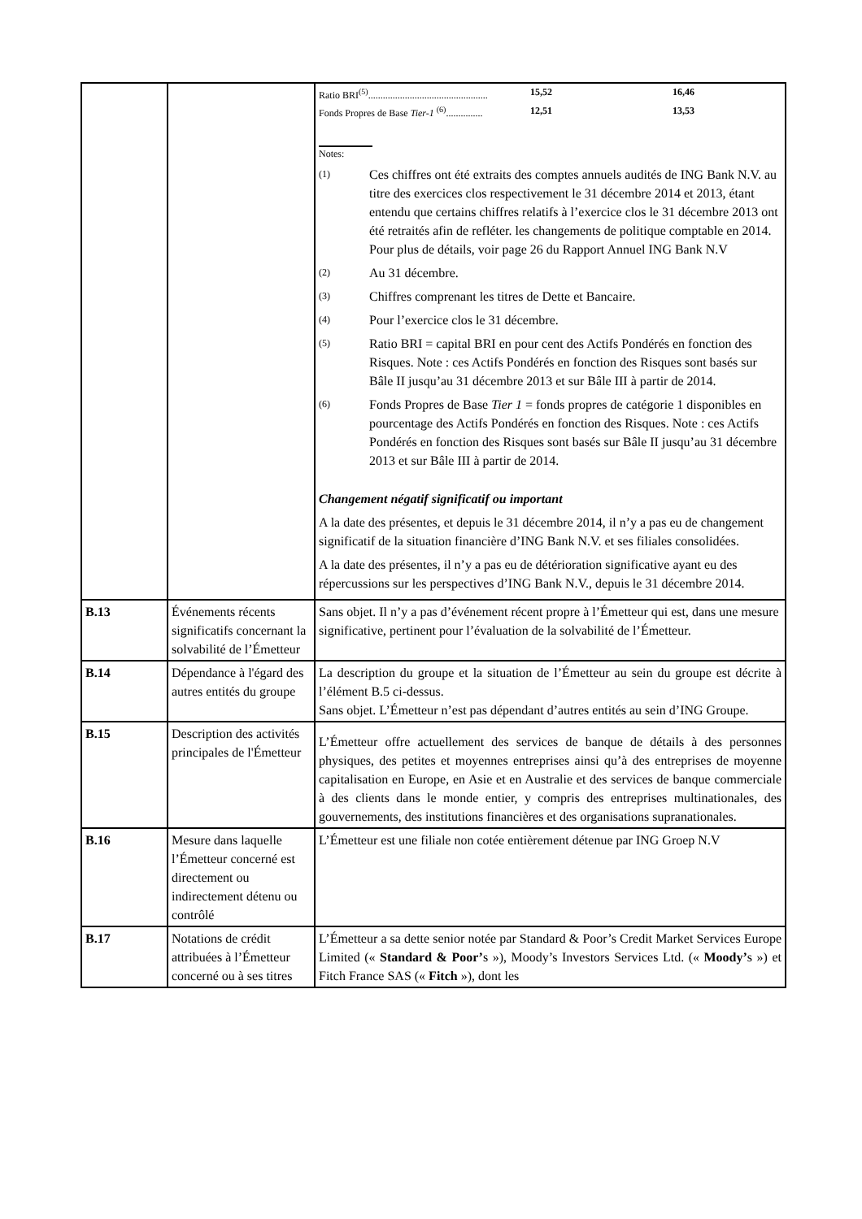| | | / Ratio BRI<sup>(5)</sup>................................................. / 15,52 / 16,46 / / Fonds Propres de Base Tier-1 <sup>(6)</sup>............... / 12,51 / 13,53 / Notes: (1) Ces chiffres ont été extraits des comptes annuels audités de ING Bank N.V. au titre des exercices clos respectivement le 31 décembre 2014 et 2013, étant entendu que certains chiffres relatifs à l’exercice clos le 31 décembre 2013 ont été retraités afin de refléter. les changements de politique comptable en 2014. Pour plus de détails, voir page 26 du Rapport Annuel ING Bank N.V (2) Au 31 décembre. (3) Chiffres comprenant les titres de Dette et Bancaire. (4) Pour l’exercice clos le 31 décembre. (5) Ratio BRI = capital BRI en pour cent des Actifs Pondérés en fonction des Risques. Note : ces Actifs Pondérés en fonction des Risques sont basés sur Bâle II jusqu’au 31 décembre 2013 et sur Bâle III à partir de 2014. (6) Fonds Propres de Base Tier 1 = fonds propres de catégorie 1 disponibles en pourcentage des Actifs Pondérés en fonction des Risques. Note : ces Actifs Pondérés en fonction des Risques sont basés sur Bâle II jusqu’au 31 décembre 2013 et sur Bâle III à partir de 2014. Changement négatif significatif ou important A la date des présentes, et depuis le 31 décembre 2014, il n’y a pas eu de changement significatif de la situation financière d’ING Bank N.V. et ses filiales consolidées. A la date des présentes, il n’y a pas eu de détérioration significative ayant eu des répercussions sur les perspectives d’ING Bank N.V., depuis le 31 décembre 2014. |
| B.13 | Événements récents significatifs concernant la solvabilité de l’Émetteur | Sans objet. Il n’y a pas d’événement récent propre à l’Émetteur qui est, dans une mesure significative, pertinent pour l’évaluation de la solvabilité de l’Émetteur. |
| B.14 | Dépendance à l'égard des autres entités du groupe | La description du groupe et la situation de l’Émetteur au sein du groupe est décrite à l’élément B.5 ci-dessus. Sans objet. L’Émetteur n’est pas dépendant d’autres entités au sein d’ING Groupe. |
| B.15 | Description des activités principales de l'Émetteur | L’Émetteur offre actuellement des services de banque de détails à des personnes physiques, des petites et moyennes entreprises ainsi qu’à des entreprises de moyenne capitalisation en Europe, en Asie et en Australie et des services de banque commerciale à des clients dans le monde entier, y compris des entreprises multinationales, des gouvernements, des institutions financières et des organisations supranationales. |
| B.16 | Mesure dans laquelle l’Émetteur concerné est directement ou indirectement détenu ou contrôlé | L’Émetteur est une filiale non cotée entièrement détenue par ING Groep N.V |
| B.17 | Notations de crédit attribuées à l’Émetteur concerné ou à ses titres | L’Émetteur a sa dette senior notée par Standard & Poor’s Credit Market Services Europe Limited (« Standard & Poor’ s »), Moody’s Investors Services Ltd. (« Moody’ s ») et Fitch France SAS (« Fitch »), dont les |